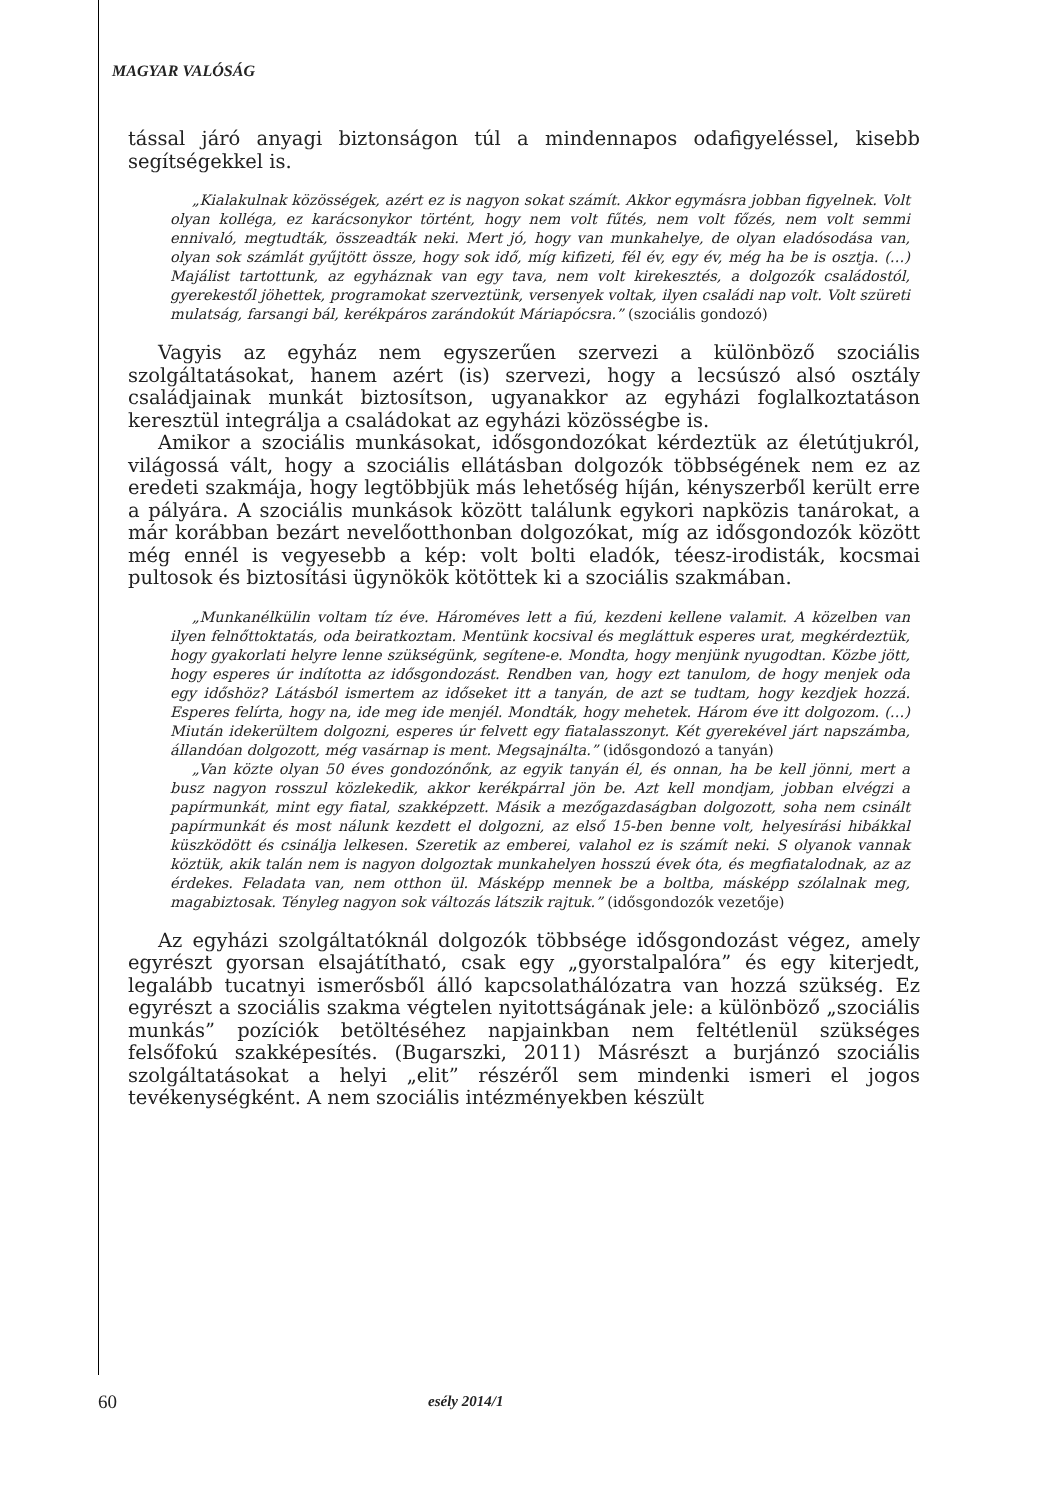MAGYAR VALÓSÁG
tással járó anyagi biztonságon túl a mindennapos odafigyeléssel, kisebb segítségekkel is.
„Kialakulnak közösségek, azért ez is nagyon sokat számít. Akkor egymásra jobban figyelnek. Volt olyan kolléga, ez karácsonykor történt, hogy nem volt fűtés, nem volt főzés, nem volt semmi ennivaló, megtudták, összeadták neki. Mert jó, hogy van munkahelye, de olyan eladósodása van, olyan sok számlát gyűjtött össze, hogy sok idő, míg kifizeti, fél év, egy év, még ha be is osztja. (…) Majálist tartottunk, az egyháznak van egy tava, nem volt kirekesztés, a dolgozók családostól, gyerekestől jöhettek, programokat szerveztünk, versenyek voltak, ilyen családi nap volt. Volt szüreti mulatság, farsangi bál, kerékpáros zarándokút Máriapócsra.” (szociális gondozó)
Vagyis az egyház nem egyszerűen szervezi a különböző szociális szolgáltatásokat, hanem azért (is) szervezi, hogy a lecsúszó alsó osztály családjainak munkát biztosítson, ugyanakkor az egyházi foglalkoztatáson keresztül integrálja a családokat az egyházi közösségbe is.
Amikor a szociális munkásokat, idősgondozókat kérdeztük az életútjukról, világossá vált, hogy a szociális ellátásban dolgozók többségének nem ez az eredeti szakmája, hogy legtöbbjük más lehetőség híján, kényszerből került erre a pályára. A szociális munkások között találunk egykori napközis tanárokat, a már korábban bezárt nevelőotthonban dolgozókat, míg az idősgondozók között még ennél is vegyesebb a kép: volt bolti eladók, téesz-irodisták, kocsmai pultosok és biztosítási ügynökök kötöttek ki a szociális szakmában.
„Munkanélkülin voltam tíz éve. Hároméves lett a fiú, kezdeni kellene valamit. A közelben van ilyen felnőttoktatás, oda beiratkoztam. Mentünk kocsival és megláttuk esperes urat, megkérdeztük, hogy gyakorlati helyre lenne szükségünk, segítene-e. Mondta, hogy menjünk nyugodtan. Közbe jött, hogy esperes úr indította az idősgondozást. Rendben van, hogy ezt tanulom, de hogy menjek oda egy időshöz? Látásból ismertem az időseket itt a tanyán, de azt se tudtam, hogy kezdjek hozzá. Esperes felírta, hogy na, ide meg ide menjél. Mondták, hogy mehetek. Három éve itt dolgozom. (…) Miután idekerültem dolgozni, esperes úr felvett egy fiatalasszonyt. Két gyerekével járt napszámba, állandóan dolgozott, még vasárnap is ment. Megsajnálta.” (idősgondozó a tanyán)
„Van közte olyan 50 éves gondozónőnk, az egyik tanyán él, és onnan, ha be kell jönni, mert a busz nagyon rosszul közlekedik, akkor kerékpárral jön be. Azt kell mondjam, jobban elvégzi a papírmunkát, mint egy fiatal, szakképzett. Másik a mezőgazdaságban dolgozott, soha nem csinált papírmunkát és most nálunk kezdett el dolgozni, az első 15-ben benne volt, helyesírási hibákkal küszködött és csinálja lelkesen. Szeretik az emberei, valahol ez is számít neki. S olyanok vannak köztük, akik talán nem is nagyon dolgoztak munkahelyen hosszú évek óta, és megfiatalodnak, az az érdekes. Feladata van, nem otthon ül. Másképp mennek be a boltba, másképp szólalnak meg, magabiztosak. Tényleg nagyon sok változás látszik rajtuk.” (idősgondozók vezetője)
Az egyházi szolgáltatóknál dolgozók többsége idősgondozást végez, amely egyrészt gyorsan elsajátítható, csak egy „gyorstalpalóra” és egy kiterjedt, legalább tucatnyi ismerősből álló kapcsolathálózatra van hozzá szükség. Ez egyrészt a szociális szakma végtelen nyitottságának jele: a különböző „szociális munkás” pozíciók betöltéséhez napjainkban nem feltétlenül szükséges felsőfokú szakképesítés. (Bugarszki, 2011) Másrészt a burjánzó szociális szolgáltatásokat a helyi „elit” részéről sem mindenki ismeri el jogos tevékenységként. A nem szociális intézményekben készült
60 esély 2014/1